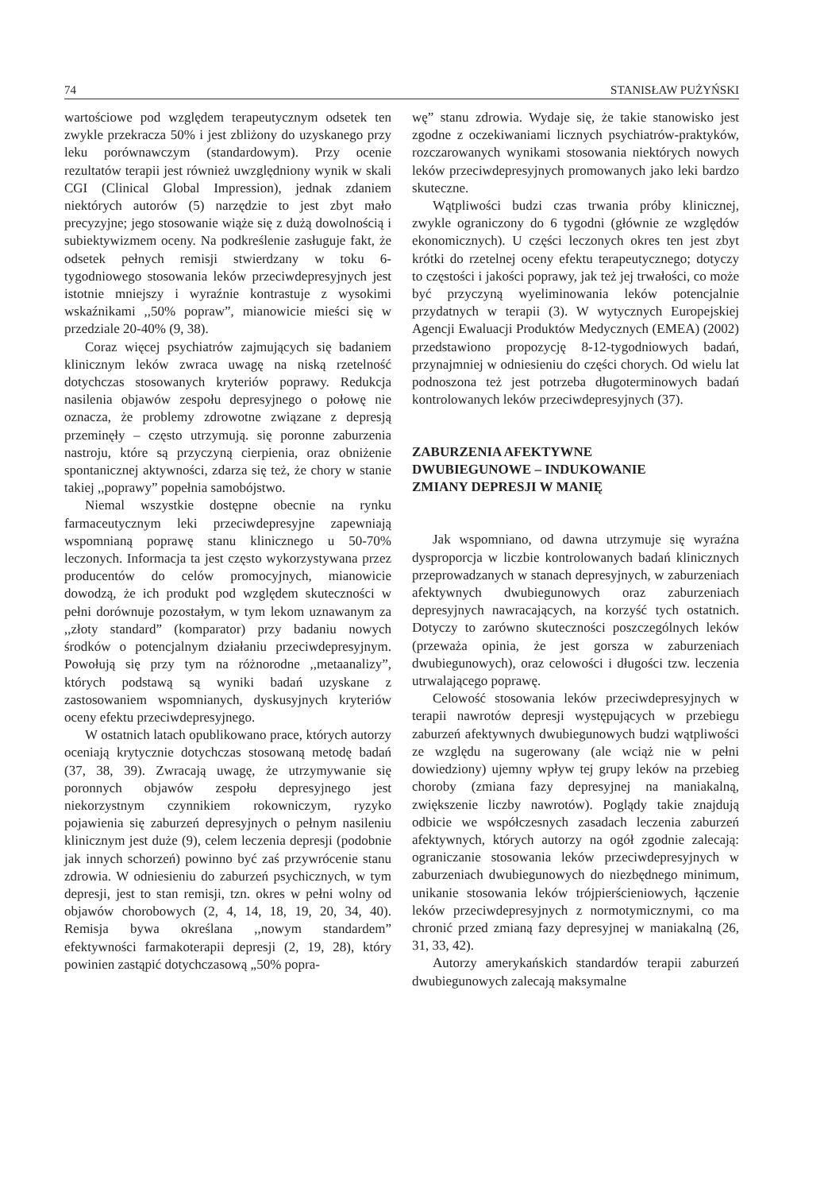74 STANISŁAW PUŻYŃSKI
wartościowe pod względem terapeutycznym odsetek ten zwykle przekracza 50% i jest zbliżony do uzyskanego przy leku porównawczym (standardowym). Przy ocenie rezultatów terapii jest również uwzględniony wynik w skali CGI (Clinical Global Impression), jednak zdaniem niektórych autorów (5) narzędzie to jest zbyt mało precyzyjne; jego stosowanie wiąże się z dużą dowolnością i subiektywizmem oceny. Na podkreślenie zasługuje fakt, że odsetek pełnych remisji stwierdzany w toku 6-tygodniowego stosowania leków przeciwdepresyjnych jest istotnie mniejszy i wyraźnie kontrastuje z wysokimi wskaźnikami ,,50% popraw”, mianowicie mieści się w przedziale 20-40% (9, 38).
Coraz więcej psychiatrów zajmujących się badaniem klinicznym leków zwraca uwagę na niską rzetelność dotychczas stosowanych kryteriów poprawy. Redukcja nasilenia objawów zespołu depresyjnego o połowę nie oznacza, że problemy zdrowotne związane z depresją przeminęły – często utrzymują. się poronne zaburzenia nastroju, które są przyczyną cierpienia, oraz obniżenie spontanicznej aktywności, zdarza się też, że chory w stanie takiej ,,poprawy” popełnia samobójstwo.
Niemal wszystkie dostępne obecnie na rynku farmaceutycznym leki przeciwdepresyjne zapewniają wspomnianą poprawę stanu klinicznego u 50-70% leczonych. Informacja ta jest często wykorzystywana przez producentów do celów promocyjnych, mianowicie dowodzą, że ich produkt pod względem skuteczności w pełni dorównuje pozostałym, w tym lekom uznawanym za ,,złoty standard” (komparator) przy badaniu nowych środków o potencjalnym działaniu przeciwdepresyjnym. Powołują się przy tym na różnorodne ,,metaanalizy”, których podstawą są wyniki badań uzyskane z zastosowaniem wspomnianych, dyskusyjnych kryteriów oceny efektu przeciwdepresyjnego.
W ostatnich latach opublikowano prace, których autorzy oceniają krytycznie dotychczas stosowaną metodę badań (37, 38, 39). Zwracają uwagę, że utrzymywanie się poronnych objawów zespołu depresyjnego jest niekorzystnym czynnikiem rokowniczym, ryzyko pojawienia się zaburzeń depresyjnych o pełnym nasileniu klinicznym jest duże (9), celem leczenia depresji (podobnie jak innych schorzeń) powinno być zaś przywrócenie stanu zdrowia. W odniesieniu do zaburzeń psychicznych, w tym depresji, jest to stan remisji, tzn. okres w pełni wolny od objawów chorobowych (2, 4, 14, 18, 19, 20, 34, 40). Remisja bywa określana ,,nowym standardem” efektywności farmakoterapii depresji (2, 19, 28), który powinien zastąpić dotychczasową „50% popra-
wę” stanu zdrowia. Wydaje się, że takie stanowisko jest zgodne z oczekiwaniami licznych psychiatrów-praktyków, rozczarowanych wynikami stosowania niektórych nowych leków przeciwdepresyjnych promowanych jako leki bardzo skuteczne.
Wątpliwości budzi czas trwania próby klinicznej, zwykle ograniczony do 6 tygodni (głównie ze względów ekonomicznych). U części leczonych okres ten jest zbyt krótki do rzetelnej oceny efektu terapeutycznego; dotyczy to częstości i jakości poprawy, jak też jej trwałości, co może być przyczyną wyeliminowania leków potencjalnie przydatnych w terapii (3). W wytycznych Europejskiej Agencji Ewaluacji Produktów Medycznych (EMEA) (2002) przedstawiono propozycję 8-12-tygodniowych badań, przynajmniej w odniesieniu do części chorych. Od wielu lat podnoszona też jest potrzeba długoterminowych badań kontrolowanych leków przeciwdepresyjnych (37).
ZABURZENIA AFEKTYWNE
DWUBIEGUNOWE – INDUKOWANIE
ZMIANY DEPRESJI W MANIĘ
Jak wspomniano, od dawna utrzymuje się wyraźna dysproporcja w liczbie kontrolowanych badań klinicznych przeprowadzanych w stanach depresyjnych, w zaburzeniach afektywnych dwubiegunowych oraz zaburzeniach depresyjnych nawracających, na korzyść tych ostatnich. Dotyczy to zarówno skuteczności poszczególnych leków (przeważa opinia, że jest gorsza w zaburzeniach dwubiegunowych), oraz celowości i długości tzw. leczenia utrwalającego poprawę.
Celowość stosowania leków przeciwdepresyjnych w terapii nawrotów depresji występujących w przebiegu zaburzeń afektywnych dwubiegunowych budzi wątpliwości ze względu na sugerowany (ale wciąż nie w pełni dowiedziony) ujemny wpływ tej grupy leków na przebieg choroby (zmiana fazy depresyjnej na maniakalną, zwiększenie liczby nawrotów). Poglądy takie znajdują odbicie we współczesnych zasadach leczenia zaburzeń afektywnych, których autorzy na ogół zgodnie zalecają: ograniczanie stosowania leków przeciwdepresyjnych w zaburzeniach dwubiegunowych do niezbędnego minimum, unikanie stosowania leków trójpierścieniowych, łączenie leków przeciwdepresyjnych z normotymicznymi, co ma chronić przed zmianą fazy depresyjnej w maniakalną (26, 31, 33, 42).
Autorzy amerykańskich standardów terapii zaburzeń dwubiegunowych zalecają maksymalne